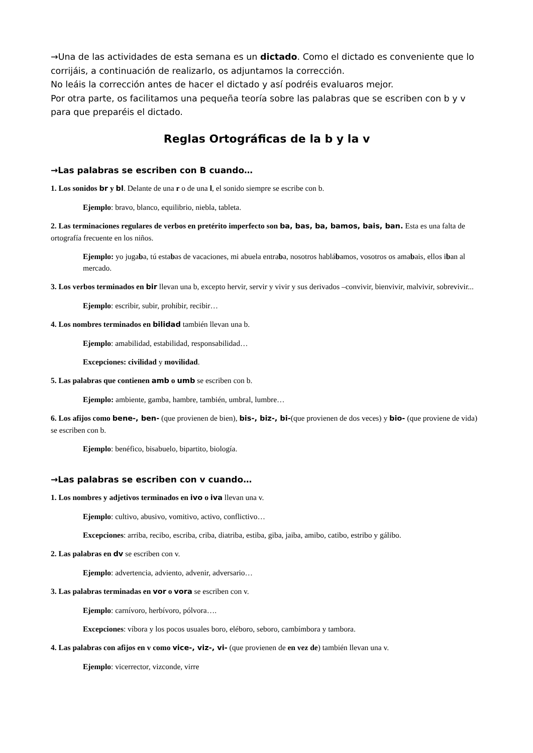→Una de las actividades de esta semana es un dictado. Como el dictado es conveniente que lo corrijáis, a continuación de realizarlo, os adjuntamos la corrección.
No leáis la corrección antes de hacer el dictado y así podréis evaluaros mejor.
Por otra parte, os facilitamos una pequeña teoría sobre las palabras que se escriben con b y v para que preparéis el dictado.
Reglas Ortográficas de la b y la v
→Las palabras se escriben con B cuando…
1. Los sonidos br y bl. Delante de una r o de una l, el sonido siempre se escribe con b.
Ejemplo: bravo, blanco, equilibrio, niebla, tableta.
2. Las terminaciones regulares de verbos en pretérito imperfecto son ba, bas, ba, bamos, bais, ban. Esta es una falta de ortografía frecuente en los niños.
Ejemplo: yo jugaba, tú estabas de vacaciones, mi abuela entraba, nosotros hablábamos, vosotros os amabais, ellos iban al mercado.
3. Los verbos terminados en bir llevan una b, excepto hervir, servir y vivir y sus derivados –convivir, bienvivir, malvivir, sobrevivir...
Ejemplo: escribir, subir, prohibir, recibir…
4. Los nombres terminados en bilidad también llevan una b.
Ejemplo: amabilidad, estabilidad, responsabilidad…
Excepciones: civilidad y movilidad.
5. Las palabras que contienen amb o umb se escriben con b.
Ejemplo: ambiente, gamba, hambre, también, umbral, lumbre…
6. Los afijos como bene-, ben- (que provienen de bien), bis-, biz-, bi-(que provienen de dos veces) y bio- (que proviene de vida) se escriben con b.
Ejemplo: benéfico, bisabuelo, bipartito, biología.
→Las palabras se escriben con v cuando…
1. Los nombres y adjetivos terminados en ivo o iva llevan una v.
Ejemplo: cultivo, abusivo, vomitivo, activo, conflictivo…
Excepciones: arriba, recibo, escriba, criba, diatriba, estiba, giba, jaiba, amibo, catibo, estribo y gálibo.
2. Las palabras en dv se escriben con v.
Ejemplo: advertencia, adviento, advenir, adversario…
3. Las palabras terminadas en vor o vora se escriben con v.
Ejemplo: carnívoro, herbívoro, pólvora….
Excepciones: víbora y los pocos usuales boro, eléboro, seboro, cambímbora y tambora.
4. Las palabras con afijos en v como vice-, viz-, vi- (que provienen de en vez de) también llevan una v.
Ejemplo: vicerrector, vizconde, virre